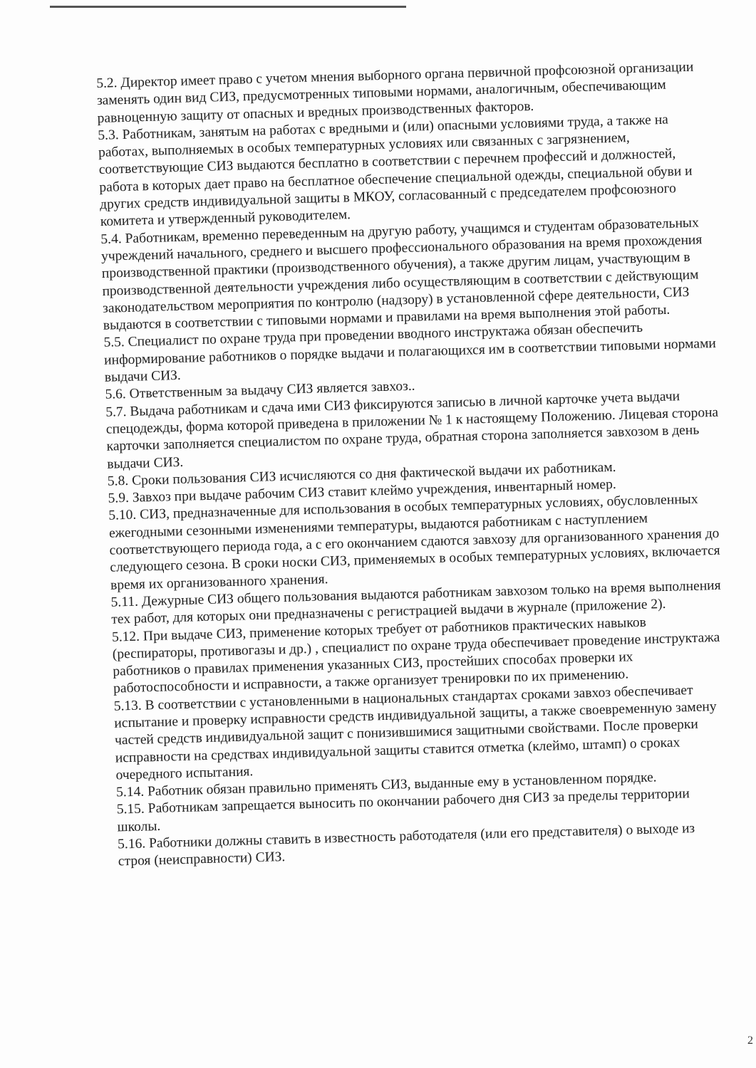5.2. Директор имеет право с учетом мнения выборного органа первичной профсоюзной организации заменять один вид СИЗ, предусмотренных типовыми нормами, аналогичным, обеспечивающим равноценную защиту от опасных и вредных производственных факторов.
5.3. Работникам, занятым на работах с вредными и (или) опасными условиями труда, а также на работах, выполняемых в особых температурных условиях или связанных с загрязнением, соответствующие СИЗ выдаются бесплатно в соответствии с перечнем профессий и должностей, работа в которых дает право на бесплатное обеспечение специальной одежды, специальной обуви и других средств индивидуальной защиты в МКОУ, согласованный с председателем профсоюзного комитета и утвержденный руководителем.
5.4. Работникам, временно переведенным на другую работу, учащимся и студентам образовательных учреждений начального, среднего и высшего профессионального образования на время прохождения производственной практики (производственного обучения), а также другим лицам, участвующим в производственной деятельности учреждения либо осуществляющим в соответствии с действующим законодательством мероприятия по контролю (надзору) в установленной сфере деятельности, СИЗ выдаются в соответствии с типовыми нормами и правилами на время выполнения этой работы.
5.5. Специалист по охране труда при проведении вводного инструктажа обязан обеспечить информирование работников о порядке выдачи и полагающихся им в соответствии типовыми нормами выдачи СИЗ.
5.6. Ответственным за выдачу СИЗ является завхоз..
5.7. Выдача работникам и сдача ими СИЗ фиксируются записью в личной карточке учета выдачи спецодежды, форма которой приведена в приложении № 1 к настоящему Положению. Лицевая сторона карточки заполняется специалистом по охране труда, обратная сторона заполняется завхозом в день выдачи СИЗ.
5.8. Сроки пользования СИЗ исчисляются со дня фактической выдачи их работникам.
5.9. Завхоз при выдаче рабочим СИЗ ставит клеймо учреждения, инвентарный номер.
5.10. СИЗ, предназначенные для использования в особых температурных условиях, обусловленных ежегодными сезонными изменениями температуры, выдаются работникам с наступлением соответствующего периода года, а с его окончанием сдаются завхозу для организованного хранения до следующего сезона. В сроки носки СИЗ, применяемых в особых температурных условиях, включается время их организованного хранения.
5.11. Дежурные СИЗ общего пользования выдаются работникам завхозом только на время выполнения тех работ, для которых они предназначены с регистрацией выдачи в журнале (приложение 2).
5.12. При выдаче СИЗ, применение которых требует от работников практических навыков (респираторы, противогазы и др.) , специалист по охране труда обеспечивает проведение инструктажа работников о правилах применения указанных СИЗ, простейших способах проверки их работоспособности и исправности, а также организует тренировки по их применению.
5.13. В соответствии с установленными в национальных стандартах сроками завхоз обеспечивает испытание и проверку исправности средств индивидуальной защиты, а также своевременную замену частей средств индивидуальной защит с понизившимися защитными свойствами. После проверки исправности на средствах индивидуальной защиты ставится отметка (клеймо, штамп) о сроках очередного испытания.
5.14. Работник обязан правильно применять СИЗ, выданные ему в установленном порядке.
5.15. Работникам запрещается выносить по окончании рабочего дня СИЗ за пределы территории школы.
5.16. Работники должны ставить в известность работодателя (или его представителя) о выходе из строя (неисправности) СИЗ.
2